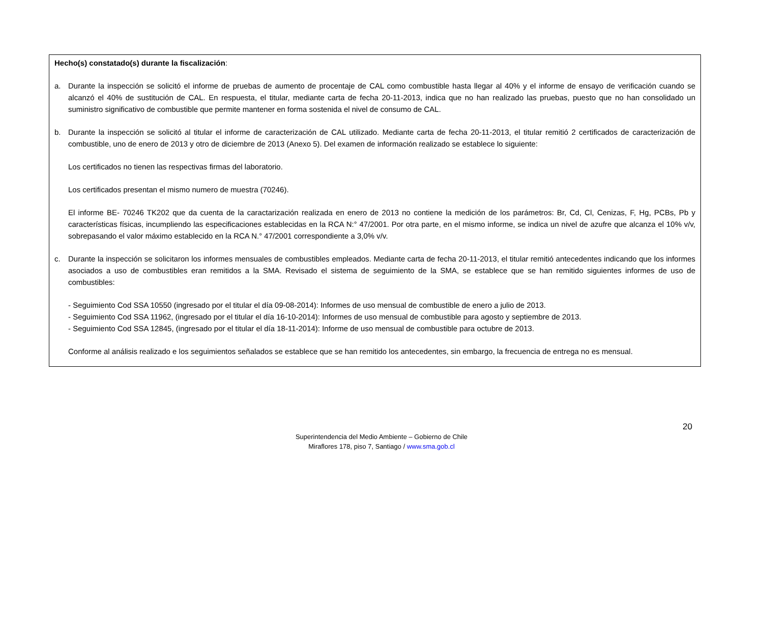Hecho(s) constatado(s) durante la fiscalización:
a. Durante la inspección se solicitó el informe de pruebas de aumento de procentaje de CAL como combustible hasta llegar al 40% y el informe de ensayo de verificación cuando se alcanzó el 40% de sustitución de CAL. En respuesta, el titular, mediante carta de fecha 20-11-2013, indica que no han realizado las pruebas, puesto que no han consolidado un suministro significativo de combustible que permite mantener en forma sostenida el nivel de consumo de CAL.
b. Durante la inspección se solicitó al titular el informe de caracterización de CAL utilizado. Mediante carta de fecha 20-11-2013, el titular remitió 2 certificados de caracterización de combustible, uno de enero de 2013 y otro de diciembre de 2013 (Anexo 5). Del examen de información realizado se establece lo siguiente:
Los certificados no tienen las respectivas firmas del laboratorio.
Los certificados presentan el mismo numero de muestra (70246).
El informe BE- 70246 TK202 que da cuenta de la caractarización realizada en enero de 2013 no contiene la medición de los parámetros: Br, Cd, Cl, Cenizas, F, Hg, PCBs, Pb y características físicas, incumpliendo las especificaciones establecidas en la RCA N:° 47/2001. Por otra parte, en el mismo informe, se indica un nivel de azufre que alcanza el 10% v/v, sobrepasando el valor máximo establecido en la RCA N.° 47/2001 correspondiente a 3,0% v/v.
c. Durante la inspección se solicitaron los informes mensuales de combustibles empleados. Mediante carta de fecha 20-11-2013, el titular remitió antecedentes indicando que los informes asociados a uso de combustibles eran remitidos a la SMA. Revisado el sistema de seguimiento de la SMA, se establece que se han remitido siguientes informes de uso de combustibles:
- Seguimiento Cod SSA 10550 (ingresado por el titular el día 09-08-2014): Informes de uso mensual de combustible de enero a julio de 2013.
- Seguimiento Cod SSA 11962, (ingresado por el titular el día 16-10-2014): Informes de uso mensual de combustible para agosto y septiembre de 2013.
- Seguimiento Cod SSA 12845, (ingresado por el titular el día 18-11-2014): Informe de uso mensual de combustible para octubre de 2013.
Conforme al análisis realizado e los seguimientos señalados se establece que se han remitido los antecedentes, sin embargo, la frecuencia de entrega no es mensual.
20
Superintendencia del Medio Ambiente – Gobierno de Chile
Miraflores 178, piso 7, Santiago / www.sma.gob.cl